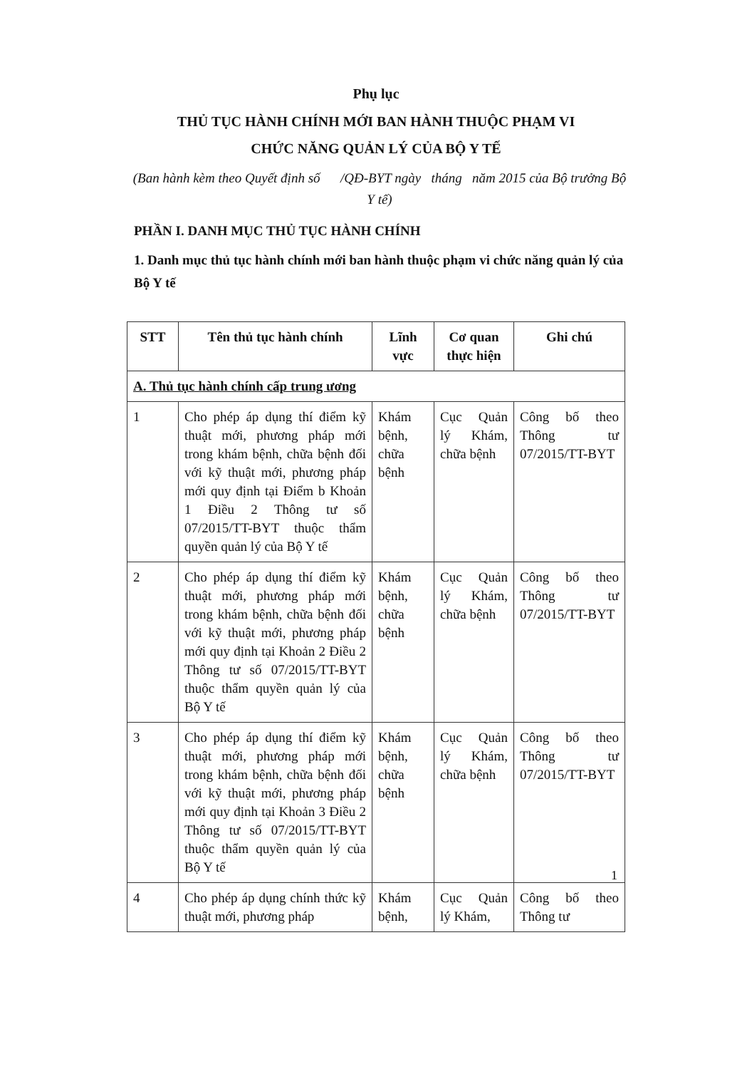Phụ lục
THỦ TỤC HÀNH CHÍNH MỚI BAN HÀNH THUỘC PHẠM VI
CHỨC NĂNG QUẢN LÝ CỦA BỘ Y TẾ
(Ban hành kèm theo Quyết định số /QĐ-BYT ngày tháng năm 2015 của Bộ trưởng Bộ Y tế)
PHẦN I. DANH MỤC THỦ TỤC HÀNH CHÍNH
1. Danh mục thủ tục hành chính mới ban hành thuộc phạm vi chức năng quản lý của Bộ Y tế
| STT | Tên thủ tục hành chính | Lĩnh vực | Cơ quan thực hiện | Ghi chú |
| --- | --- | --- | --- | --- |
| A. Thủ tục hành chính cấp trung ương | | | | |
| 1 | Cho phép áp dụng thí điểm kỹ thuật mới, phương pháp mới trong khám bệnh, chữa bệnh đối với kỹ thuật mới, phương pháp mới quy định tại Điểm b Khoản 1 Điều 2 Thông tư số 07/2015/TT-BYT thuộc thẩm quyền quản lý của Bộ Y tế | Khám bệnh, chữa bệnh | Cục Quản lý Khám, chữa bệnh | Công bố theo Thông tư 07/2015/TT-BYT |
| 2 | Cho phép áp dụng thí điểm kỹ thuật mới, phương pháp mới trong khám bệnh, chữa bệnh đối với kỹ thuật mới, phương pháp mới quy định tại Khoản 2 Điều 2 Thông tư số 07/2015/TT-BYT thuộc thẩm quyền quản lý của Bộ Y tế | Khám bệnh, chữa bệnh | Cục Quản lý Khám, chữa bệnh | Công bố theo Thông tư 07/2015/TT-BYT |
| 3 | Cho phép áp dụng thí điểm kỹ thuật mới, phương pháp mới trong khám bệnh, chữa bệnh đối với kỹ thuật mới, phương pháp mới quy định tại Khoản 3 Điều 2 Thông tư số 07/2015/TT-BYT thuộc thẩm quyền quản lý của Bộ Y tế | Khám bệnh, chữa bệnh | Cục Quản lý Khám, chữa bệnh | Công bố theo Thông tư 07/2015/TT-BYT |
| 4 | Cho phép áp dụng chính thức kỹ thuật mới, phương pháp | Khám bệnh, | Cục Quản lý Khám, | Công bố theo Thông tư |
1